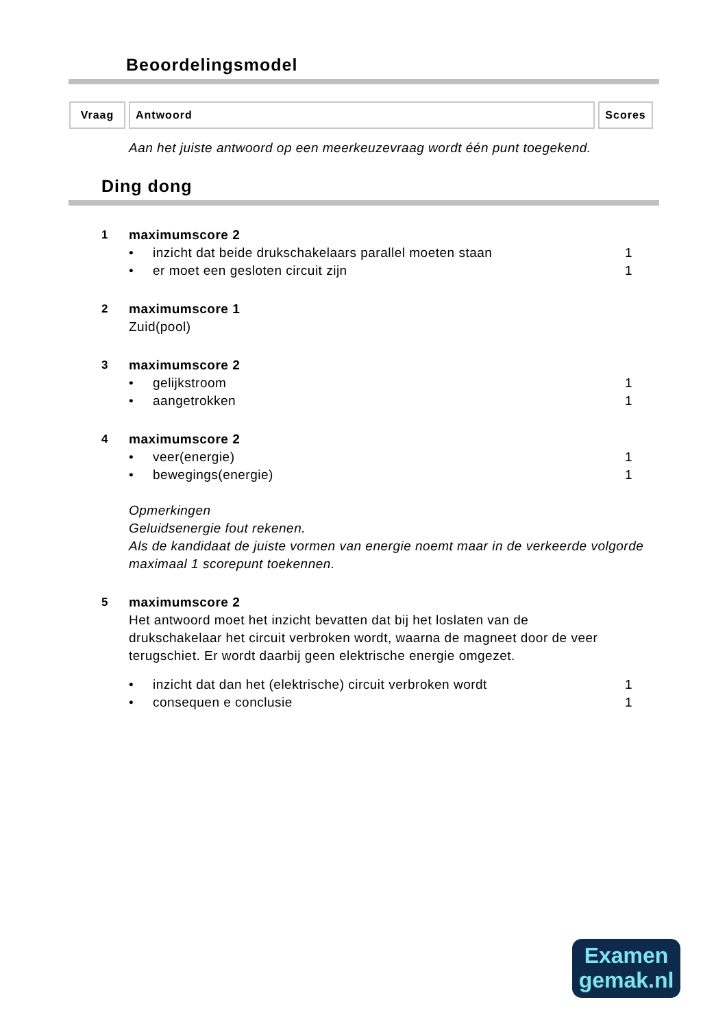Beoordelingsmodel
| Vraag | Antwoord | Scores |
| --- | --- | --- |
Aan het juiste antwoord op een meerkeuzevraag wordt één punt toegekend.
Ding dong
1 maximumscore 2
• inzicht dat beide drukschakelaars parallel moeten staan 1
• er moet een gesloten circuit zijn 1
2 maximumscore 1
Zuid(pool)
3 maximumscore 2
• gelijkstroom 1
• aangetrokken 1
4 maximumscore 2
• veer(energie) 1
• bewegings(energie) 1
Opmerkingen
Geluidsenergie fout rekenen.
Als de kandidaat de juiste vormen van energie noemt maar in de verkeerde volgorde maximaal 1 scorepunt toekennen.
5 maximumscore 2
Het antwoord moet het inzicht bevatten dat bij het loslaten van de drukschakelaar het circuit verbroken wordt, waarna de magneet door de veer terugschiet. Er wordt daarbij geen elektrische energie omgezet.
• inzicht dat dan het (elektrische) circuit verbroken wordt 1
• consequen e conclusie 1
Examen
gemak.nl